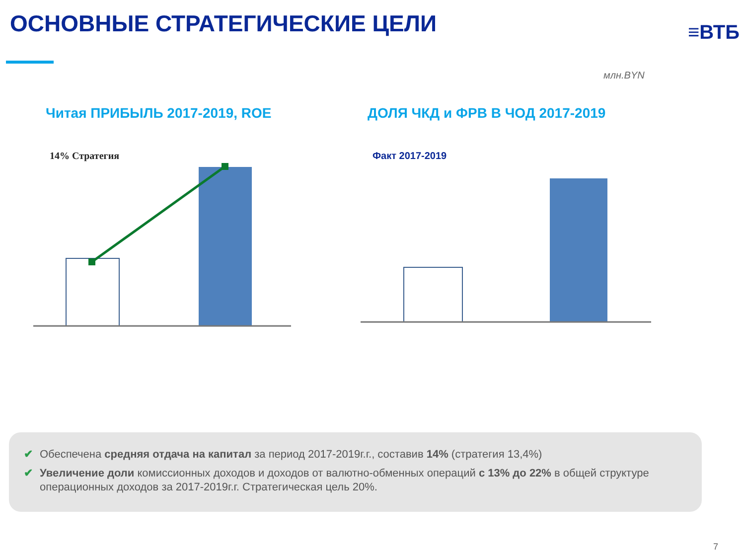ОСНОВНЫЕ СТРАТЕГИЧЕСКИЕ ЦЕЛИ ≡ВТБ
млн.BYN
Читая ПРИБЫЛЬ 2017-2019, ROE ДОЛЯ ЧКД и ФРВ В ЧОД 2017-2019
14% Стратегия Факт 2017-2019
✔ Обеспечена средняя отдача на капитал за период 2017-2019г.г., составив 14% (стратегия 13,4%)
✔ Увеличение доли комиссионных доходов и доходов от валютно-обменных операций с 13% до 22% в общей структуре операционных доходов за 2017-2019г.г. Стратегическая цель 20%.
7